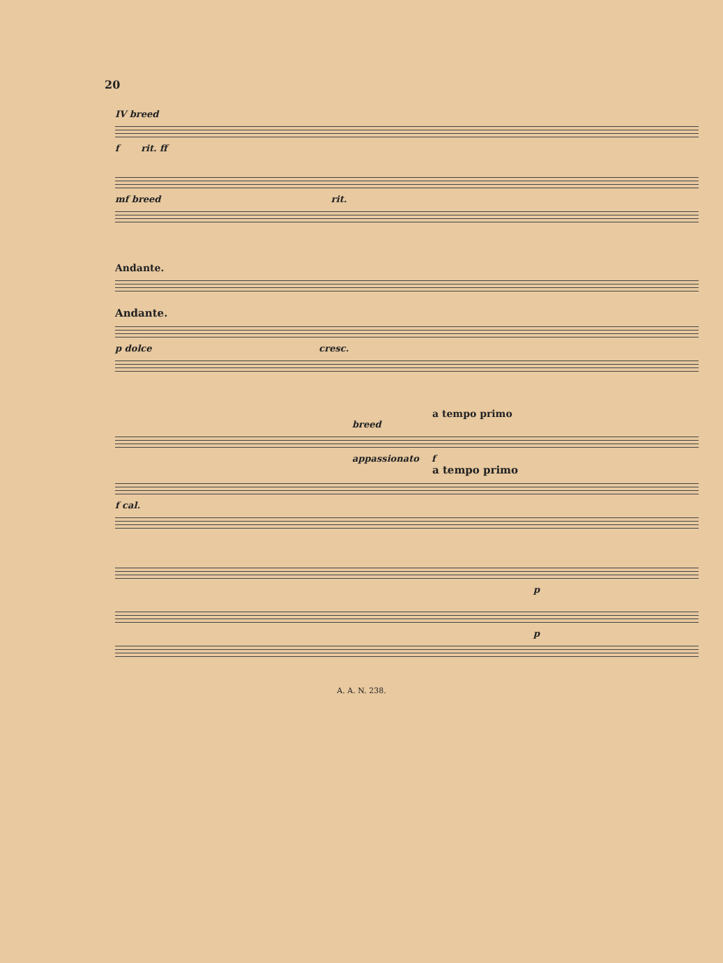20
IV breed
f rit. ff
mf breed rit.
Andante.
Andante.
p dolce cresc.
a tempo primo
breed
appassionato f
a tempo primo
f cal.
p
p
A. A. N. 238.